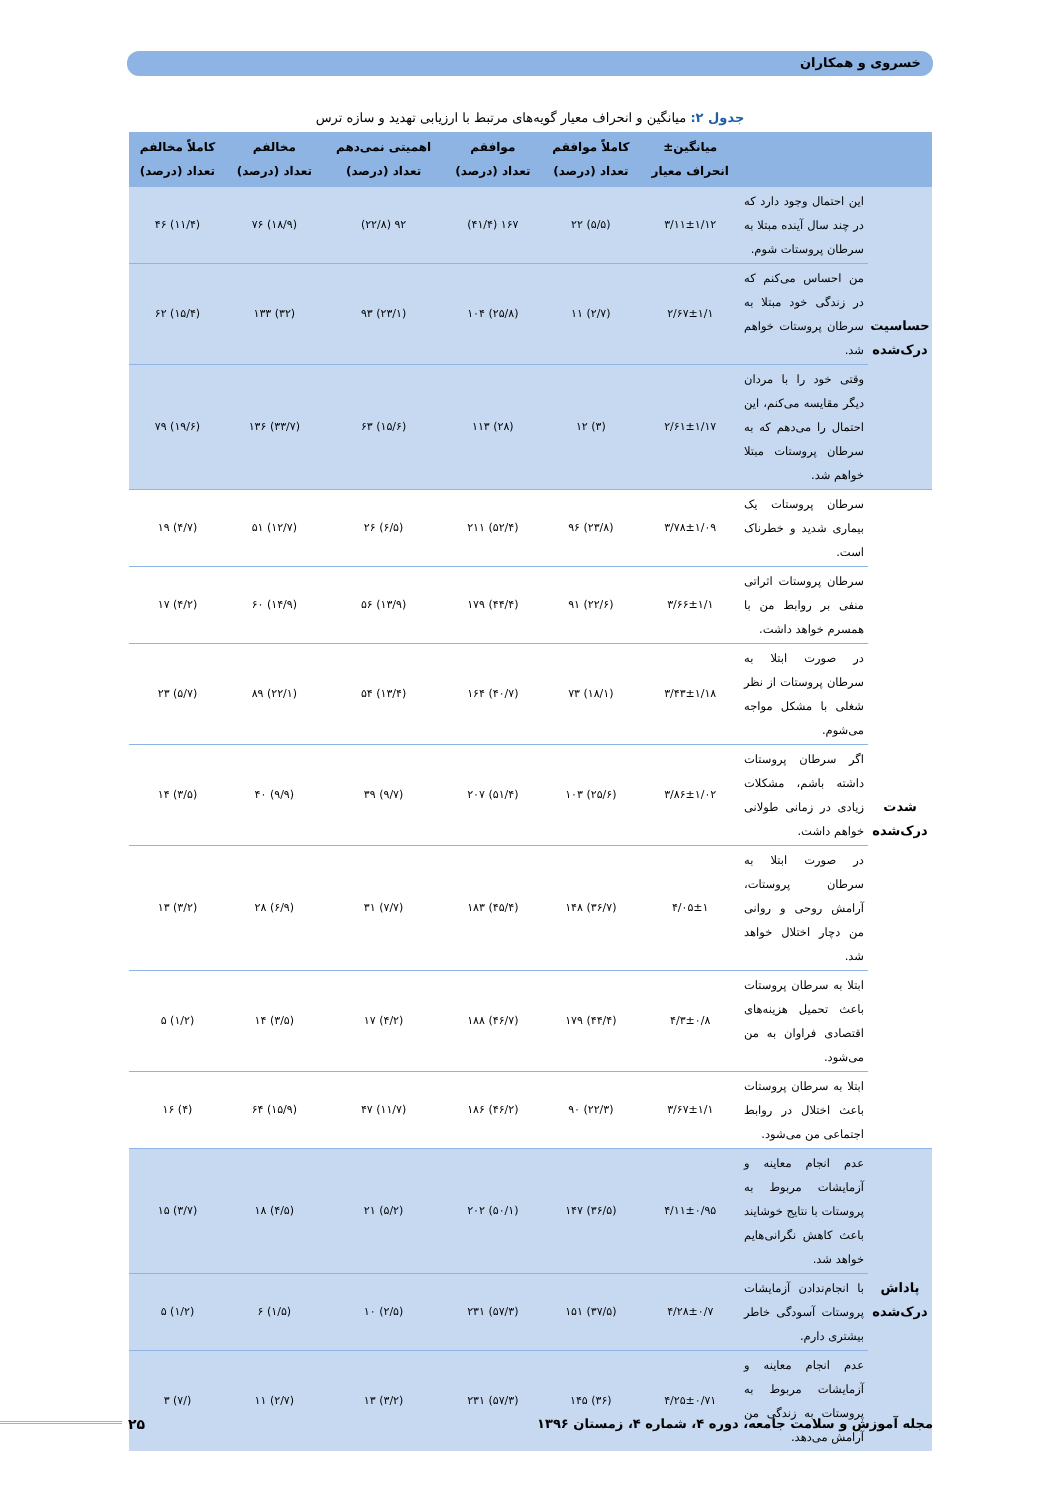خسروی و همکاران
جدول ۲: میانگین و انحراف معیار گویه‌های مرتبط با ارزیابی تهدید و سازه ترس
| | | میانگین± انحراف معیار | کاملاً موافقم تعداد (درصد) | موافقم تعداد (درصد) | اهمیتی نمی‌دهم تعداد (درصد) | مخالفم تعداد (درصد) | کاملاً مخالفم تعداد (درصد) |
| --- | --- | --- | --- | --- | --- | --- | --- |
| حساسیت درک‌شده | این احتمال وجود دارد که در چند سال آینده مبتلا به سرطان پروستات شوم. | ۳/۱۱±۱/۱۲ | (۵/۵) ۲۲ | ۱۶۷ (۴۱/۴) | ۹۲ (۲۲/۸) | (۱۸/۹) ۷۶ | (۱۱/۴) ۴۶ |
| | من احساس می‌کنم که در زندگی خود مبتلا به سرطان پروستات خواهم شد. | ۲/۶۷±۱/۱ | (۲/۷) ۱۱ | (۲۵/۸) ۱۰۴ | (۲۳/۱) ۹۳ | (۳۲) ۱۳۳ | (۱۵/۴) ۶۲ |
| | وقتی خود را با مردان دیگر مقایسه می‌کنم، این احتمال را می‌دهم که به سرطان پروستات مبتلا خواهم شد. | ۲/۶۱±۱/۱۷ | (۳) ۱۲ | (۲۸) ۱۱۳ | (۱۵/۶) ۶۳ | (۳۳/۷) ۱۳۶ | (۱۹/۶) ۷۹ |
| شدت درک‌شده | سرطان پروستات یک بیماری شدید و خطرناک است. | ۳/۷۸±۱/۰۹ | (۲۳/۸) ۹۶ | (۵۲/۴) ۲۱۱ | (۶/۵) ۲۶ | (۱۲/۷) ۵۱ | (۴/۷) ۱۹ |
| | سرطان پروستات اثراتی منفی بر روابط من با همسرم خواهد داشت. | ۳/۶۶±۱/۱ | (۲۲/۶) ۹۱ | (۴۴/۴) ۱۷۹ | (۱۳/۹) ۵۶ | (۱۴/۹) ۶۰ | (۴/۲) ۱۷ |
| | در صورت ابتلا به سرطان پروستات از نظر شغلی با مشکل مواجه می‌شوم. | ۳/۴۳±۱/۱۸ | (۱۸/۱) ۷۳ | (۴۰/۷) ۱۶۴ | (۱۳/۴) ۵۴ | (۲۲/۱) ۸۹ | (۵/۷) ۲۳ |
| | اگر سرطان پروستات داشته باشم، مشکلات زیادی در زمانی طولانی خواهم داشت. | ۳/۸۶±۱/۰۲ | (۲۵/۶) ۱۰۳ | (۵۱/۴) ۲۰۷ | (۹/۷) ۳۹ | (۹/۹) ۴۰ | (۳/۵) ۱۴ |
| | در صورت ابتلا به سرطان پروستات، آرامش روحی و روانی من دچار اختلال خواهد شد. | ۴/۰۵±۱ | (۳۶/۷) ۱۴۸ | (۴۵/۴) ۱۸۳ | (۷/۷) ۳۱ | (۶/۹) ۲۸ | (۳/۲) ۱۳ |
| | ابتلا به سرطان پروستات باعث تحمیل هزینه‌های اقتصادی فراوان به من می‌شود. | ۴/۳±۰/۸ | (۴۴/۴) ۱۷۹ | (۴۶/۷) ۱۸۸ | (۴/۲) ۱۷ | (۳/۵) ۱۴ | (۱/۲) ۵ |
| | ابتلا به سرطان پروستات باعث اختلال در روابط اجتماعی من می‌شود. | ۳/۶۷±۱/۱ | (۲۲/۳) ۹۰ | (۴۶/۲) ۱۸۶ | (۱۱/۷) ۴۷ | (۱۵/۹) ۶۴ | (۴) ۱۶ |
| پاداش درک‌شده | عدم انجام معاینه و آزمایشات مربوط به پروستات با نتایج خوشایند باعث کاهش نگرانی‌هایم خواهد شد. | ۴/۱۱±۰/۹۵ | (۳۶/۵) ۱۴۷ | (۵۰/۱) ۲۰۲ | (۵/۲) ۲۱ | (۴/۵) ۱۸ | (۳/۷) ۱۵ |
| | با انجام‌ندادن آزمایشات پروستات آسودگی خاطر بیشتری دارم. | ۴/۲۸±۰/۷ | (۳۷/۵) ۱۵۱ | (۵۷/۳) ۲۳۱ | (۲/۵) ۱۰ | (۱/۵) ۶ | (۱/۲) ۵ |
| | عدم انجام معاینه و آزمایشات مربوط به پروستات به زندگی من آرامش می‌دهد. | ۴/۲۵±۰/۷۱ | (۳۶) ۱۴۵ | (۵۷/۳) ۲۳۱ | (۳/۲) ۱۳ | (۲/۷) ۱۱ | (/۷) ۳ |
مجله آموزش و سلامت جامعه، دوره ۴، شماره ۴، زمستان ۱۳۹۶
۲۵